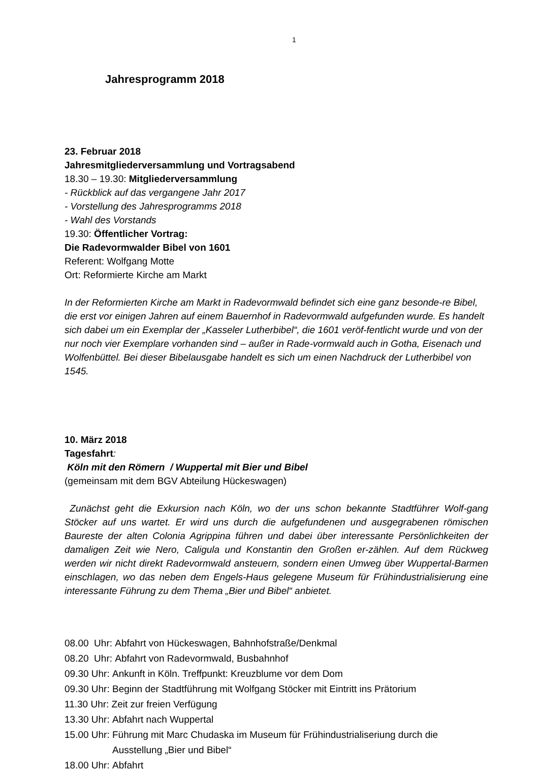1
Jahresprogramm 2018
23. Februar 2018
Jahresmitgliederversammlung und Vortragsabend
18.30 – 19.30: Mitgliederversammlung
- Rückblick auf das vergangene Jahr 2017
- Vorstellung des Jahresprogramms 2018
- Wahl des Vorstands
19.30: Öffentlicher Vortrag:
Die Radevormwalder Bibel von 1601
Referent: Wolfgang Motte
Ort: Reformierte Kirche am Markt
In der Reformierten Kirche am Markt in Radevormwald befindet sich eine ganz besonde-re Bibel, die erst vor einigen Jahren auf einem Bauernhof in Radevormwald aufgefunden wurde. Es handelt sich dabei um ein Exemplar der „Kasseler Lutherbibel“, die 1601 veröf-fentlicht wurde und von der nur noch vier Exemplare vorhanden sind – außer in Rade-vormwald auch in Gotha, Eisenach und Wolfenbüttel. Bei dieser Bibelausgabe handelt es sich um einen Nachdruck der Lutherbibel von 1545.
10. März 2018
Tagesfahrt:
Köln mit den Römern / Wuppertal mit Bier und Bibel
(gemeinsam mit dem BGV Abteilung Hückeswagen)
Zunächst geht die Exkursion nach Köln, wo der uns schon bekannte Stadtführer Wolf-gang Stöcker auf uns wartet. Er wird uns durch die aufgefundenen und ausgegrabenen römischen Baureste der alten Colonia Agrippina führen und dabei über interessante Persönlichkeiten der damaligen Zeit wie Nero, Caligula und Konstantin den Großen er-zählen. Auf dem Rückweg werden wir nicht direkt Radevormwald ansteuern, sondern einen Umweg über Wuppertal-Barmen einschlagen, wo das neben dem Engels-Haus gelegene Museum für Frühindustrialisierung eine interessante Führung zu dem Thema „Bier und Bibel“ anbietet.
08.00 Uhr: Abfahrt von Hückeswagen, Bahnhofstraße/Denkmal
08.20 Uhr: Abfahrt von Radevormwald, Busbahnhof
09.30 Uhr: Ankunft in Köln. Treffpunkt: Kreuzblume vor dem Dom
09.30 Uhr: Beginn der Stadtführung mit Wolfgang Stöcker mit Eintritt ins Prätorium
11.30 Uhr: Zeit zur freien Verfügung
13.30 Uhr: Abfahrt nach Wuppertal
15.00 Uhr: Führung mit Marc Chudaska im Museum für Frühindustrialiseriung durch die Ausstellung „Bier und Bibel“
18.00 Uhr: Abfahrt